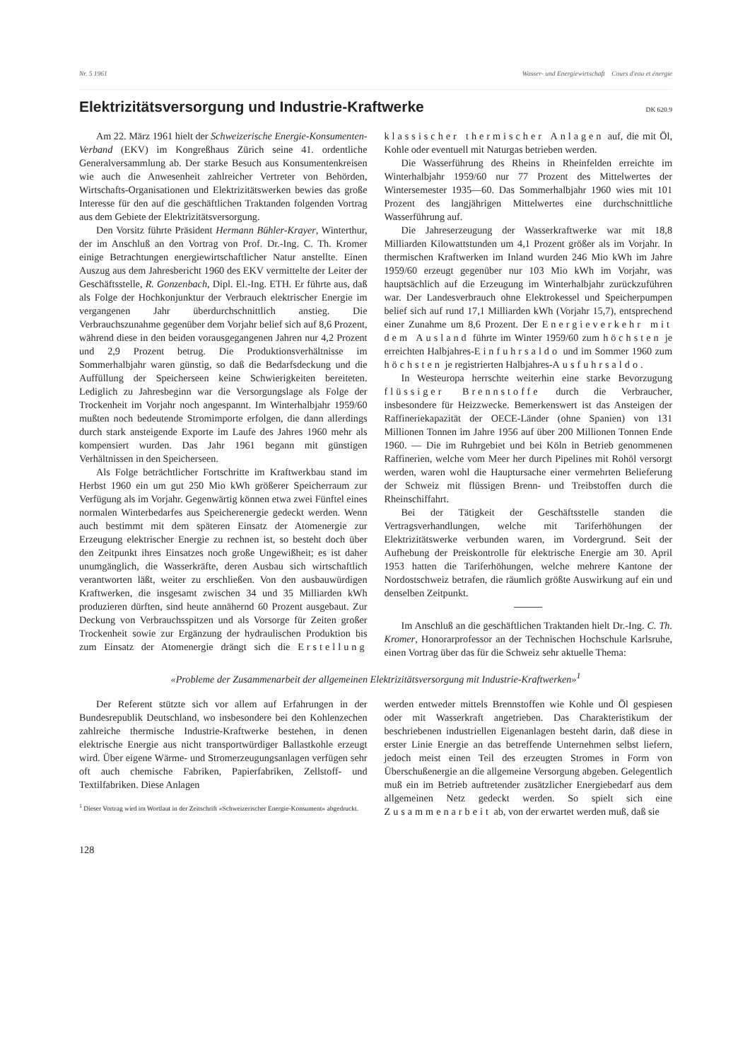Nr. 5 1961 Wasser- und Energiewirtschaft Cours d'eau et énergie
Elektrizitätsversorgung und Industrie-Kraftwerke DK 620.9
Am 22. März 1961 hielt der Schweizerische Energie-Konsumenten-Verband (EKV) im Kongreßhaus Zürich seine 41. ordentliche Generalversammlung ab. Der starke Besuch aus Konsumentenkreisen wie auch die Anwesenheit zahlreicher Vertreter von Behörden, Wirtschafts-Organisationen und Elektrizitätswerken bewies das große Interesse für den auf die geschäftlichen Traktanden folgenden Vortrag aus dem Gebiete der Elektrizitätsversorgung.
Den Vorsitz führte Präsident Hermann Bühler-Krayer, Winterthur, der im Anschluß an den Vortrag von Prof. Dr.-Ing. C. Th. Kromer einige Betrachtungen energiewirtschaftlicher Natur anstellte. Einen Auszug aus dem Jahresbericht 1960 des EKV vermittelte der Leiter der Geschäftsstelle, R. Gonzenbach, Dipl. El.-Ing. ETH. Er führte aus, daß als Folge der Hochkonjunktur der Verbrauch elektrischer Energie im vergangenen Jahr überdurchschnittlich anstieg. Die Verbrauchszunahme gegenüber dem Vorjahr belief sich auf 8,6 Prozent, während diese in den beiden vorausgegangenen Jahren nur 4,2 Prozent und 2,9 Prozent betrug. Die Produktionsverhältnisse im Sommerhalbjahr waren günstig, so daß die Bedarfsdeckung und die Auffüllung der Speicherseen keine Schwierigkeiten bereiteten. Lediglich zu Jahresbeginn war die Versorgungslage als Folge der Trockenheit im Vorjahr noch angespannt. Im Winterhalbjahr 1959/60 mußten noch bedeutende Stromimporte erfolgen, die dann allerdings durch stark ansteigende Exporte im Laufe des Jahres 1960 mehr als kompensiert wurden. Das Jahr 1961 begann mit günstigen Verhältnissen in den Speicherseen.
Als Folge beträchtlicher Fortschritte im Kraftwerkbau stand im Herbst 1960 ein um gut 250 Mio kWh größerer Speicherraum zur Verfügung als im Vorjahr. Gegenwärtig können etwa zwei Fünftel eines normalen Winterbedarfes aus Speicherenergie gedeckt werden. Wenn auch bestimmt mit dem späteren Einsatz der Atomenergie zur Erzeugung elektrischer Energie zu rechnen ist, so besteht doch über den Zeitpunkt ihres Einsatzes noch große Ungewißheit; es ist daher unumgänglich, die Wasserkräfte, deren Ausbau sich wirtschaftlich verantworten läßt, weiter zu erschließen. Von den ausbauwürdigen Kraftwerken, die insgesamt zwischen 34 und 35 Milliarden kWh produzieren dürften, sind heute annähernd 60 Prozent ausgebaut. Zur Deckung von Verbrauchsspitzen und als Vorsorge für Zeiten großer Trockenheit sowie zur Ergänzung der hydraulischen Produktion bis zum Einsatz der Atomenergie drängt sich die Erstellung klassischer thermischer Anlagen auf, die mit Öl, Kohle oder eventuell mit Naturgas betrieben werden.
Die Wasserführung des Rheins in Rheinfelden erreichte im Winterhalbjahr 1959/60 nur 77 Prozent des Mittelwertes der Wintersemester 1935—60. Das Sommerhalbjahr 1960 wies mit 101 Prozent des langjährigen Mittelwertes eine durchschnittliche Wasserführung auf.
Die Jahreserzeugung der Wasserkraftwerke war mit 18,8 Milliarden Kilowattstunden um 4,1 Prozent größer als im Vorjahr. In thermischen Kraftwerken im Inland wurden 246 Mio kWh im Jahre 1959/60 erzeugt gegenüber nur 103 Mio kWh im Vorjahr, was hauptsächlich auf die Erzeugung im Winterhalbjahr zurückzuführen war. Der Landesverbrauch ohne Elektrokessel und Speicherpumpen belief sich auf rund 17,1 Milliarden kWh (Vorjahr 15,7), entsprechend einer Zunahme um 8,6 Prozent. Der Energieverkehr mit dem Ausland führte im Winter 1959/60 zum höchsten je erreichten Halbjahres-Einfuhrsaldo und im Sommer 1960 zum höchsten je registrierten Halbjahres-Ausfuhrsaldo.
In Westeuropa herrschte weiterhin eine starke Bevorzugung flüssiger Brennstoffe durch die Verbraucher, insbesondere für Heizzwecke. Bemerkenswert ist das Ansteigen der Raffineriekapazität der OECE-Länder (ohne Spanien) von 131 Millionen Tonnen im Jahre 1956 auf über 200 Millionen Tonnen Ende 1960. — Die im Ruhrgebiet und bei Köln in Betrieb genommenen Raffinerien, welche vom Meer her durch Pipelines mit Rohöl versorgt werden, waren wohl die Hauptursache einer vermehrten Belieferung der Schweiz mit flüssigen Brenn- und Treibstoffen durch die Rheinschiffahrt.
Bei der Tätigkeit der Geschäftsstelle standen die Vertragsverhandlungen, welche mit Tariferhöhungen der Elektrizitätswerke verbunden waren, im Vordergrund. Seit der Aufhebung der Preiskontrolle für elektrische Energie am 30. April 1953 hatten die Tariferhöhungen, welche mehrere Kantone der Nordostschweiz betrafen, die räumlich größte Auswirkung auf ein und denselben Zeitpunkt.
Im Anschluß an die geschäftlichen Traktanden hielt Dr.-Ing. C. Th. Kromer, Honorarprofessor an der Technischen Hochschule Karlsruhe, einen Vortrag über das für die Schweiz sehr aktuelle Thema:
«Probleme der Zusammenarbeit der allgemeinen Elektrizitätsversorgung mit Industrie-Kraftwerken»<sup>1</sup>
Der Referent stützte sich vor allem auf Erfahrungen in der Bundesrepublik Deutschland, wo insbesondere bei den Kohlenzechen zahlreiche thermische Industrie-Kraftwerke bestehen, in denen elektrische Energie aus nicht transportwürdiger Ballastkohle erzeugt wird. Über eigene Wärme- und Stromerzeugungsanlagen verfügen sehr oft auch chemische Fabriken, Papierfabriken, Zellstoff- und Textilfabriken. Diese Anlagen
<sup>1</sup> Dieser Vortrag wird im Wortlaut in der Zeitschrift «Schweizerischer Energie-Konsument» abgedruckt.
werden entweder mittels Brennstoffen wie Kohle und Öl gespiesen oder mit Wasserkraft angetrieben. Das Charakteristikum der beschriebenen industriellen Eigenanlagen besteht darin, daß diese in erster Linie Energie an das betreffende Unternehmen selbst liefern, jedoch meist einen Teil des erzeugten Stromes in Form von Überschußenergie an die allgemeine Versorgung abgeben. Gelegentlich muß ein im Betrieb auftretender zusätzlicher Energiebedarf aus dem allgemeinen Netz gedeckt werden. So spielt sich eine Zusammenarbeit ab, von der erwartet werden muß, daß sie
128